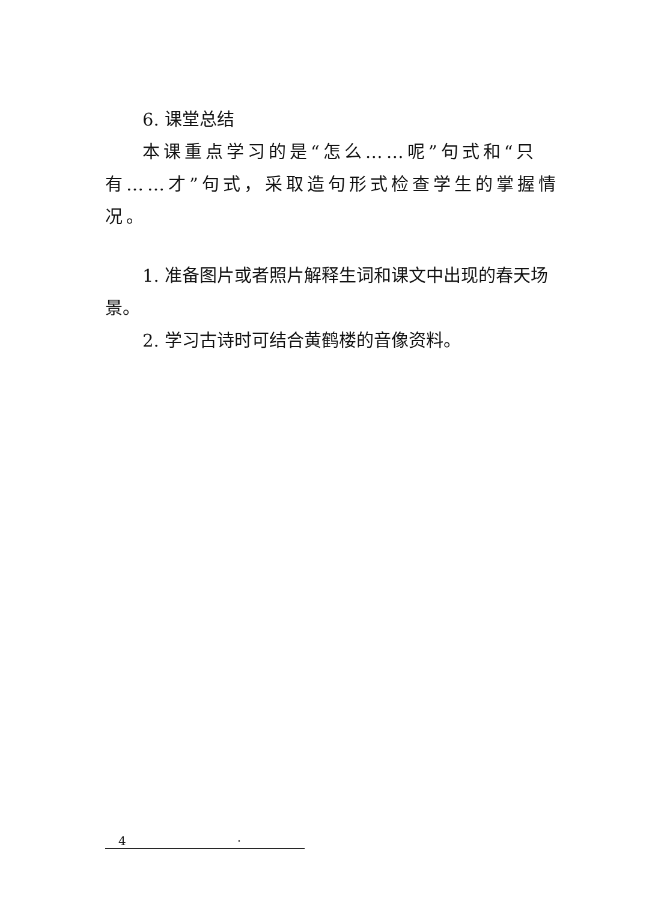6. 课堂总结
本课重点学习的是“怎么……呢”句式和“只有……才”句式，采取造句形式检查学生的掌握情况。
1. 准备图片或者照片解释生词和课文中出现的春天场景。
2. 学习古诗时可结合黄鹤楼的音像资料。
4 ·